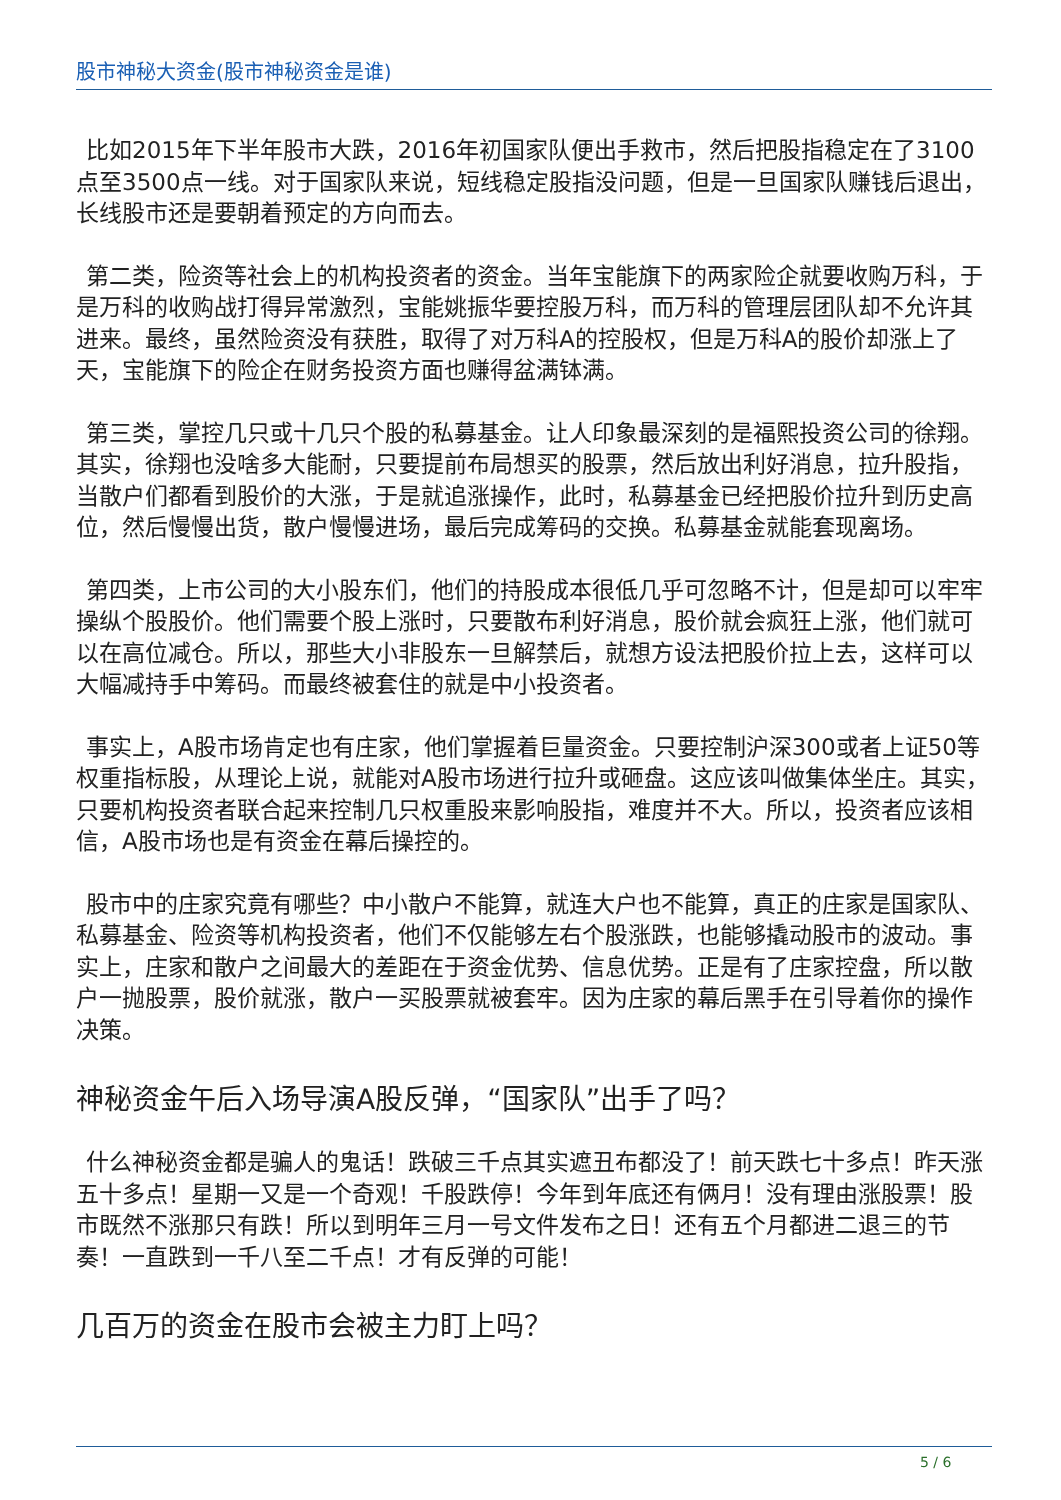股市神秘大资金(股市神秘资金是谁)
比如2015年下半年股市大跌，2016年初国家队便出手救市，然后把股指稳定在了3100点至3500点一线。对于国家队来说，短线稳定股指没问题，但是一旦国家队赚钱后退出，长线股市还是要朝着预定的方向而去。
第二类，险资等社会上的机构投资者的资金。当年宝能旗下的两家险企就要收购万科，于是万科的收购战打得异常激烈，宝能姚振华要控股万科，而万科的管理层团队却不允许其进来。最终，虽然险资没有获胜，取得了对万科A的控股权，但是万科A的股价却涨上了天，宝能旗下的险企在财务投资方面也赚得盆满钵满。
第三类，掌控几只或十几只个股的私募基金。让人印象最深刻的是福熙投资公司的徐翔。其实，徐翔也没啥多大能耐，只要提前布局想买的股票，然后放出利好消息，拉升股指，当散户们都看到股价的大涨，于是就追涨操作，此时，私募基金已经把股价拉升到历史高位，然后慢慢出货，散户慢慢进场，最后完成筹码的交换。私募基金就能套现离场。
第四类，上市公司的大小股东们，他们的持股成本很低几乎可忽略不计，但是却可以牢牢操纵个股股价。他们需要个股上涨时，只要散布利好消息，股价就会疯狂上涨，他们就可以在高位减仓。所以，那些大小非股东一旦解禁后，就想方设法把股价拉上去，这样可以大幅减持手中筹码。而最终被套住的就是中小投资者。
事实上，A股市场肯定也有庄家，他们掌握着巨量资金。只要控制沪深300或者上证50等权重指标股，从理论上说，就能对A股市场进行拉升或砸盘。这应该叫做集体坐庄。其实，只要机构投资者联合起来控制几只权重股来影响股指，难度并不大。所以，投资者应该相信，A股市场也是有资金在幕后操控的。
股市中的庄家究竟有哪些？中小散户不能算，就连大户也不能算，真正的庄家是国家队、私募基金、险资等机构投资者，他们不仅能够左右个股涨跌，也能够撬动股市的波动。事实上，庄家和散户之间最大的差距在于资金优势、信息优势。正是有了庄家控盘，所以散户一抛股票，股价就涨，散户一买股票就被套牢。因为庄家的幕后黑手在引导着你的操作决策。
神秘资金午后入场导演A股反弹，“国家队”出手了吗？
什么神秘资金都是骗人的鬼话！跌破三千点其实遮丑布都没了！前天跌七十多点！昨天涨五十多点！星期一又是一个奇观！千股跌停！今年到年底还有俩月！没有理由涨股票！股市既然不涨那只有跌！所以到明年三月一号文件发布之日！还有五个月都进二退三的节奏！一直跌到一千八至二千点！才有反弹的可能！
几百万的资金在股市会被主力盯上吗？
5 / 6